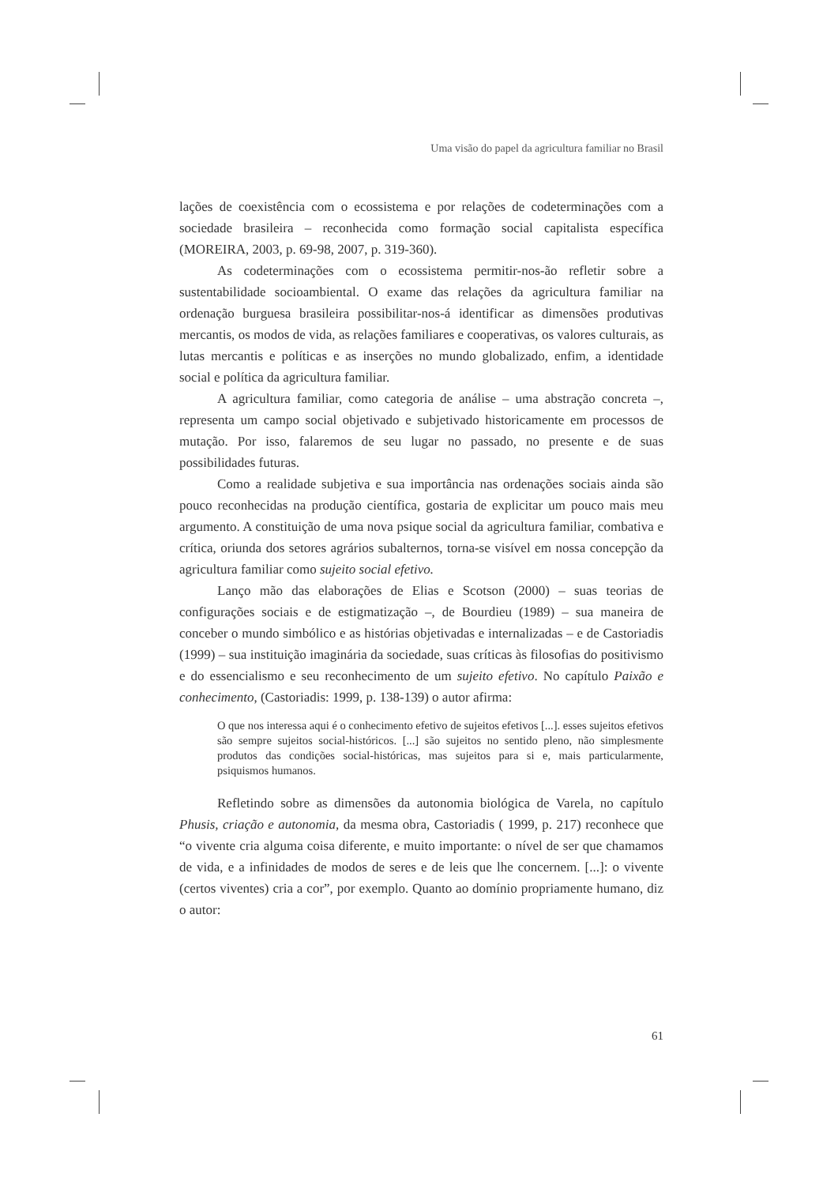Uma visão do papel da agricultura familiar no Brasil
lações de coexistência com o ecossistema e por relações de codeterminações com a sociedade brasileira – reconhecida como formação social capitalista específica (MOREIRA, 2003, p. 69-98, 2007, p. 319-360).
As codeterminações com o ecossistema permitir-nos-ão refletir sobre a sustentabilidade socioambiental. O exame das relações da agricultura familiar na ordenação burguesa brasileira possibilitar-nos-á identificar as dimensões produtivas mercantis, os modos de vida, as relações familiares e cooperativas, os valores culturais, as lutas mercantis e políticas e as inserções no mundo globalizado, enfim, a identidade social e política da agricultura familiar.
A agricultura familiar, como categoria de análise – uma abstração concreta –, representa um campo social objetivado e subjetivado historicamente em processos de mutação. Por isso, falaremos de seu lugar no passado, no presente e de suas possibilidades futuras.
Como a realidade subjetiva e sua importância nas ordenações sociais ainda são pouco reconhecidas na produção científica, gostaria de explicitar um pouco mais meu argumento. A constituição de uma nova psique social da agricultura familiar, combativa e crítica, oriunda dos setores agrários subalternos, torna-se visível em nossa concepção da agricultura familiar como sujeito social efetivo.
Lanço mão das elaborações de Elias e Scotson (2000) – suas teorias de configurações sociais e de estigmatização –, de Bourdieu (1989) – sua maneira de conceber o mundo simbólico e as histórias objetivadas e internalizadas – e de Castoriadis (1999) – sua instituição imaginária da sociedade, suas críticas às filosofias do positivismo e do essencialismo e seu reconhecimento de um sujeito efetivo. No capítulo Paixão e conhecimento, (Castoriadis: 1999, p. 138-139) o autor afirma:
O que nos interessa aqui é o conhecimento efetivo de sujeitos efetivos [...]. esses sujeitos efetivos são sempre sujeitos social-históricos. [...] são sujeitos no sentido pleno, não simplesmente produtos das condições social-históricas, mas sujeitos para si e, mais particularmente, psiquismos humanos.
Refletindo sobre as dimensões da autonomia biológica de Varela, no capítulo Phusis, criação e autonomia, da mesma obra, Castoriadis ( 1999, p. 217) reconhece que “o vivente cria alguma coisa diferente, e muito importante: o nível de ser que chamamos de vida, e a infinidades de modos de seres e de leis que lhe concernem. [...]: o vivente (certos viventes) cria a cor”, por exemplo. Quanto ao domínio propriamente humano, diz o autor:
61